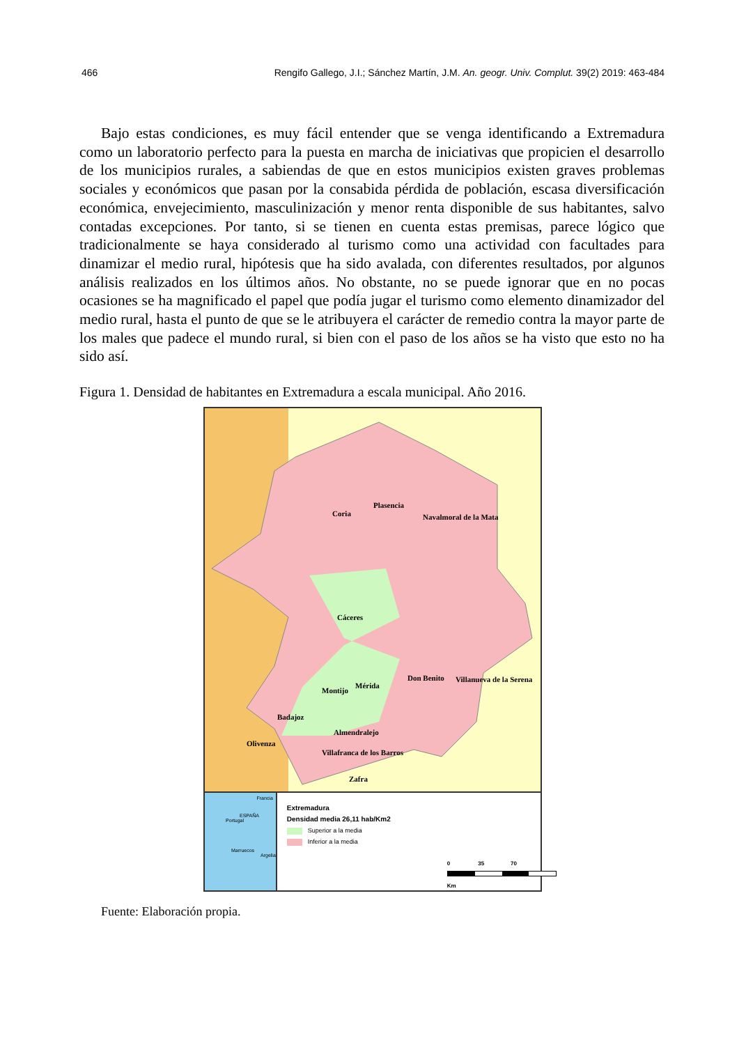466 Rengifo Gallego, J.I.; Sánchez Martín, J.M. An. geogr. Univ. Complut. 39(2) 2019: 463-484
Bajo estas condiciones, es muy fácil entender que se venga identificando a Extremadura como un laboratorio perfecto para la puesta en marcha de iniciativas que propicien el desarrollo de los municipios rurales, a sabiendas de que en estos municipios existen graves problemas sociales y económicos que pasan por la consabida pérdida de población, escasa diversificación económica, envejecimiento, masculinización y menor renta disponible de sus habitantes, salvo contadas excepciones. Por tanto, si se tienen en cuenta estas premisas, parece lógico que tradicionalmente se haya considerado al turismo como una actividad con facultades para dinamizar el medio rural, hipótesis que ha sido avalada, con diferentes resultados, por algunos análisis realizados en los últimos años. No obstante, no se puede ignorar que en no pocas ocasiones se ha magnificado el papel que podía jugar el turismo como elemento dinamizador del medio rural, hasta el punto de que se le atribuyera el carácter de remedio contra la mayor parte de los males que padece el mundo rural, si bien con el paso de los años se ha visto que esto no ha sido así.
Figura 1. Densidad de habitantes en Extremadura a escala municipal. Año 2016.
Coria
Plasencia
Navalmoral de la Mata
Cáceres
Don Benito Villanueva de la Serena
Montijo
Mérida
Badajoz
Almendralejo
Olivenza
Villafranca de los Barros
Zafra
Francia
ESPAÑA
Portugal
Marruecos
Argelia
Extremadura
Densidad media 26,11 hab/Km2
Superior a la media
Inferior a la media
0 35 70
Km
Fuente: Elaboración propia.